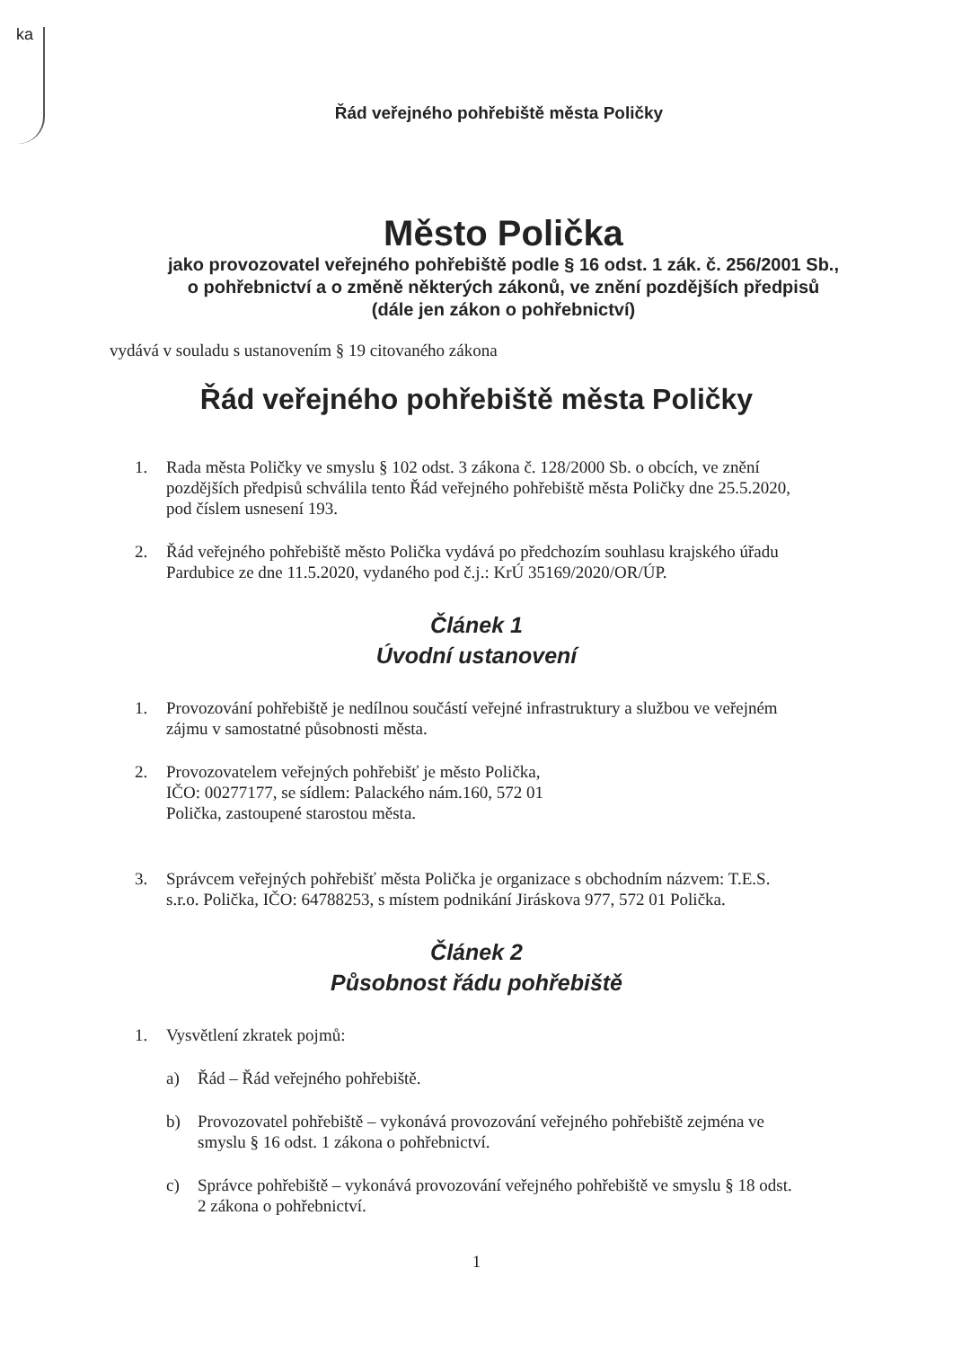ka
Řád veřejného pohřebiště města Poličky
Město Polička
jako provozovatel veřejného pohřebiště podle § 16 odst. 1 zák. č. 256/2001 Sb.,
o pohřebnictví a o změně některých zákonů, ve znění pozdějších předpisů
(dále jen zákon o pohřebnictví)
vydává v souladu s ustanovením § 19 citovaného zákona
Řád veřejného pohřebiště města Poličky
1. Rada města Poličky ve smyslu § 102 odst. 3 zákona č. 128/2000 Sb. o obcích, ve znění pozdějších předpisů schválila tento Řád veřejného pohřebiště města Poličky dne 25.5.2020, pod číslem usnesení 193.
2. Řád veřejného pohřebiště město Polička vydává po předchozím souhlasu krajského úřadu Pardubice ze dne 11.5.2020, vydaného pod č.j.: KrÚ 35169/2020/OR/ÚP.
Článek 1
Úvodní ustanovení
1. Provozování pohřebiště je nedílnou součástí veřejné infrastruktury a službou ve veřejném zájmu v samostatné působnosti města.
2. Provozovatelem veřejných pohřebišť je město Polička,
IČO: 00277177, se sídlem: Palackého nám.160, 572 01
Polička, zastoupené starostou města.
3. Správcem veřejných pohřebišť města Polička je organizace s obchodním názvem: T.E.S. s.r.o. Polička, IČO: 64788253, s místem podnikání Jiráskova 977, 572 01 Polička.
Článek 2
Působnost řádu pohřebiště
1. Vysvětlení zkratek pojmů:
a) Řád – Řád veřejného pohřebiště.
b) Provozovatel pohřebiště – vykonává provozování veřejného pohřebiště zejména ve smyslu § 16 odst. 1 zákona o pohřebnictví.
c) Správce pohřebiště – vykonává provozování veřejného pohřebiště ve smyslu § 18 odst. 2 zákona o pohřebnictví.
1